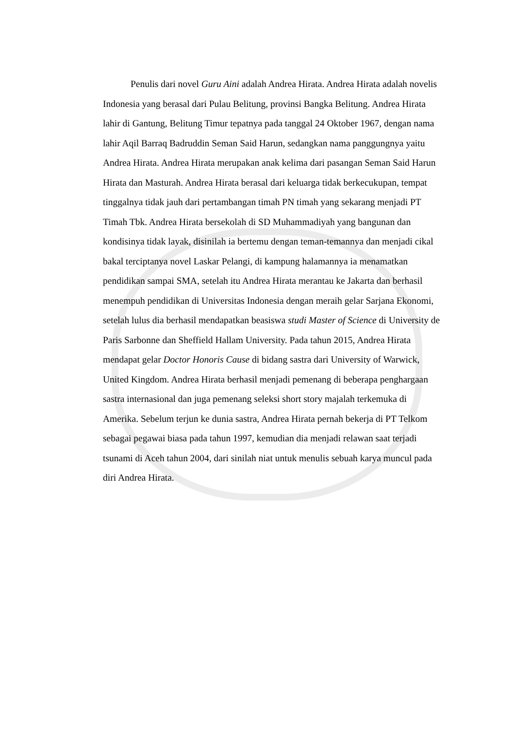Penulis dari novel Guru Aini adalah Andrea Hirata. Andrea Hirata adalah novelis Indonesia yang berasal dari Pulau Belitung, provinsi Bangka Belitung. Andrea Hirata lahir di Gantung, Belitung Timur tepatnya pada tanggal 24 Oktober 1967, dengan nama lahir Aqil Barraq Badruddin Seman Said Harun, sedangkan nama panggungnya yaitu Andrea Hirata. Andrea Hirata merupakan anak kelima dari pasangan Seman Said Harun Hirata dan Masturah. Andrea Hirata berasal dari keluarga tidak berkecukupan, tempat tinggalnya tidak jauh dari pertambangan timah PN timah yang sekarang menjadi PT Timah Tbk. Andrea Hirata bersekolah di SD Muhammadiyah yang bangunan dan kondisinya tidak layak, disinilah ia bertemu dengan teman-temannya dan menjadi cikal bakal terciptanya novel Laskar Pelangi, di kampung halamannya ia menamatkan pendidikan sampai SMA, setelah itu Andrea Hirata merantau ke Jakarta dan berhasil menempuh pendidikan di Universitas Indonesia dengan meraih gelar Sarjana Ekonomi, setelah lulus dia berhasil mendapatkan beasiswa studi Master of Science di University de Paris Sarbonne dan Sheffield Hallam University. Pada tahun 2015, Andrea Hirata mendapat gelar Doctor Honoris Cause di bidang sastra dari University of Warwick, United Kingdom. Andrea Hirata berhasil menjadi pemenang di beberapa penghargaan sastra internasional dan juga pemenang seleksi short story majalah terkemuka di Amerika. Sebelum terjun ke dunia sastra, Andrea Hirata pernah bekerja di PT Telkom sebagai pegawai biasa pada tahun 1997, kemudian dia menjadi relawan saat terjadi tsunami di Aceh tahun 2004, dari sinilah niat untuk menulis sebuah karya muncul pada diri Andrea Hirata.